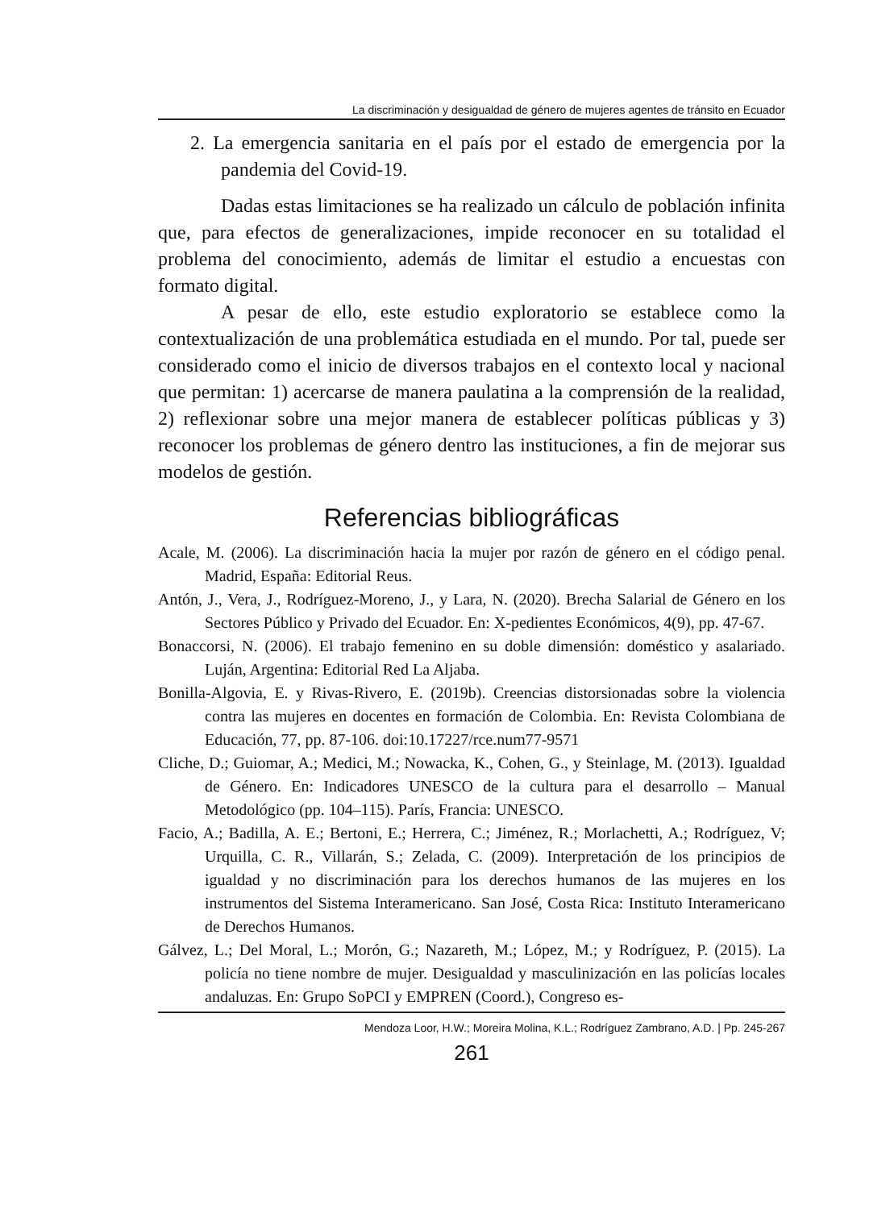La discriminación y desigualdad de género de mujeres agentes de tránsito en Ecuador
2. La emergencia sanitaria en el país por el estado de emergencia por la pandemia del Covid-19.
Dadas estas limitaciones se ha realizado un cálculo de población infinita que, para efectos de generalizaciones, impide reconocer en su totalidad el problema del conocimiento, además de limitar el estudio a encuestas con formato digital.
A pesar de ello, este estudio exploratorio se establece como la contextualización de una problemática estudiada en el mundo. Por tal, puede ser considerado como el inicio de diversos trabajos en el contexto local y nacional que permitan: 1) acercarse de manera paulatina a la comprensión de la realidad, 2) reflexionar sobre una mejor manera de establecer políticas públicas y 3) reconocer los problemas de género dentro las instituciones, a fin de mejorar sus modelos de gestión.
Referencias bibliográficas
Acale, M. (2006). La discriminación hacia la mujer por razón de género en el código penal. Madrid, España: Editorial Reus.
Antón, J., Vera, J., Rodríguez-Moreno, J., y Lara, N. (2020). Brecha Salarial de Género en los Sectores Público y Privado del Ecuador. En: X-pedientes Económicos, 4(9), pp. 47-67.
Bonaccorsi, N. (2006). El trabajo femenino en su doble dimensión: doméstico y asalariado. Luján, Argentina: Editorial Red La Aljaba.
Bonilla-Algovia, E. y Rivas-Rivero, E. (2019b). Creencias distorsionadas sobre la violencia contra las mujeres en docentes en formación de Colombia. En: Revista Colombiana de Educación, 77, pp. 87-106. doi:10.17227/rce.num77-9571
Cliche, D.; Guiomar, A.; Medici, M.; Nowacka, K., Cohen, G., y Steinlage, M. (2013). Igualdad de Género. En: Indicadores UNESCO de la cultura para el desarrollo – Manual Metodológico (pp. 104–115). París, Francia: UNESCO.
Facio, A.; Badilla, A. E.; Bertoni, E.; Herrera, C.; Jiménez, R.; Morlachetti, A.; Rodríguez, V; Urquilla, C. R., Villarán, S.; Zelada, C. (2009). Interpretación de los principios de igualdad y no discriminación para los derechos humanos de las mujeres en los instrumentos del Sistema Interamericano. San José, Costa Rica: Instituto Interamericano de Derechos Humanos.
Gálvez, L.; Del Moral, L.; Morón, G.; Nazareth, M.; López, M.; y Rodríguez, P. (2015). La policía no tiene nombre de mujer. Desigualdad y masculinización en las policías locales andaluzas. En: Grupo SoPCI y EMPREN (Coord.), Congreso es-
Mendoza Loor, H.W.; Moreira Molina, K.L.; Rodríguez Zambrano, A.D. | Pp. 245-267
261